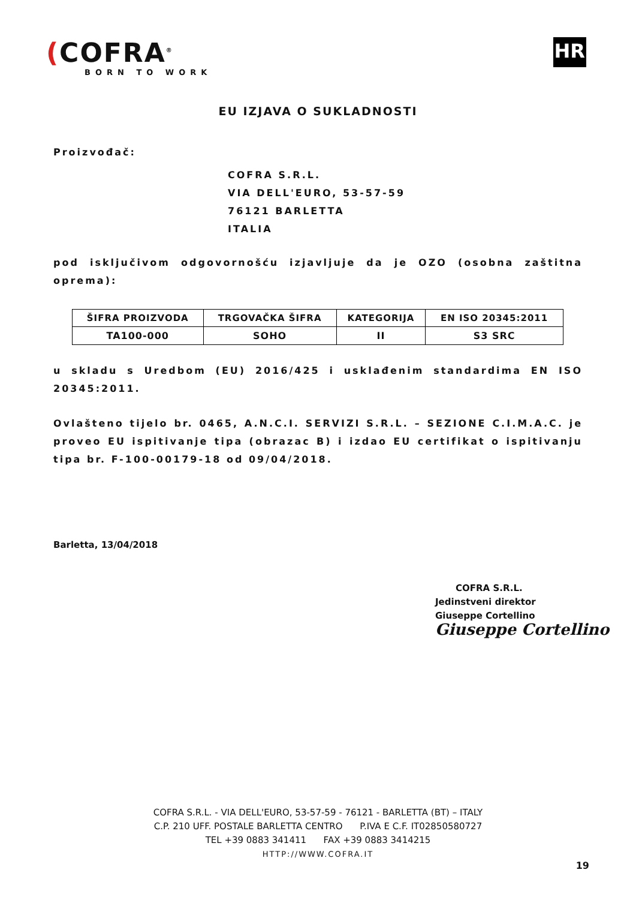(COFRA<sup>®</sup>
BORN TO WORK
HR
EU IZJAVA O SUKLADNOSTI
Proizvođač:
COFRA S.R.L.
VIA DELL'EURO, 53-57-59
76121 BARLETTA
ITALIA
pod isključivom odgovornošću izjavljuje da je OZO (osobna zaštitna oprema):
| ŠIFRA PROIZVODA | TRGOVAČKA ŠIFRA | KATEGORIJA | EN ISO 20345:2011 |
| --- | --- | --- | --- |
| TA100-000 | SOHO | II | S3 SRC |
u skladu s Uredbom (EU) 2016/425 i usklađenim standardima EN ISO 20345:2011.
Ovlašteno tijelo br. 0465, A.N.C.I. SERVIZI S.R.L. – SEZIONE C.I.M.A.C. je proveo EU ispitivanje tipa (obrazac B) i izdao EU certifikat o ispitivanju tipa br. F-100-00179-18 od 09/04/2018.
Barletta, 13/04/2018
COFRA S.R.L.
Jedinstveni direktor
Giuseppe Cortellino
Giuseppe Cortellino
COFRA S.R.L. - VIA DELL'EURO, 53-57-59 - 76121 - BARLETTA (BT) – ITALY
C.P. 210 UFF. POSTALE BARLETTA CENTRO P.IVA E C.F. IT02850580727
TEL +39 0883 341411 FAX +39 0883 3414215
HTTP://WWW.COFRA.IT
19